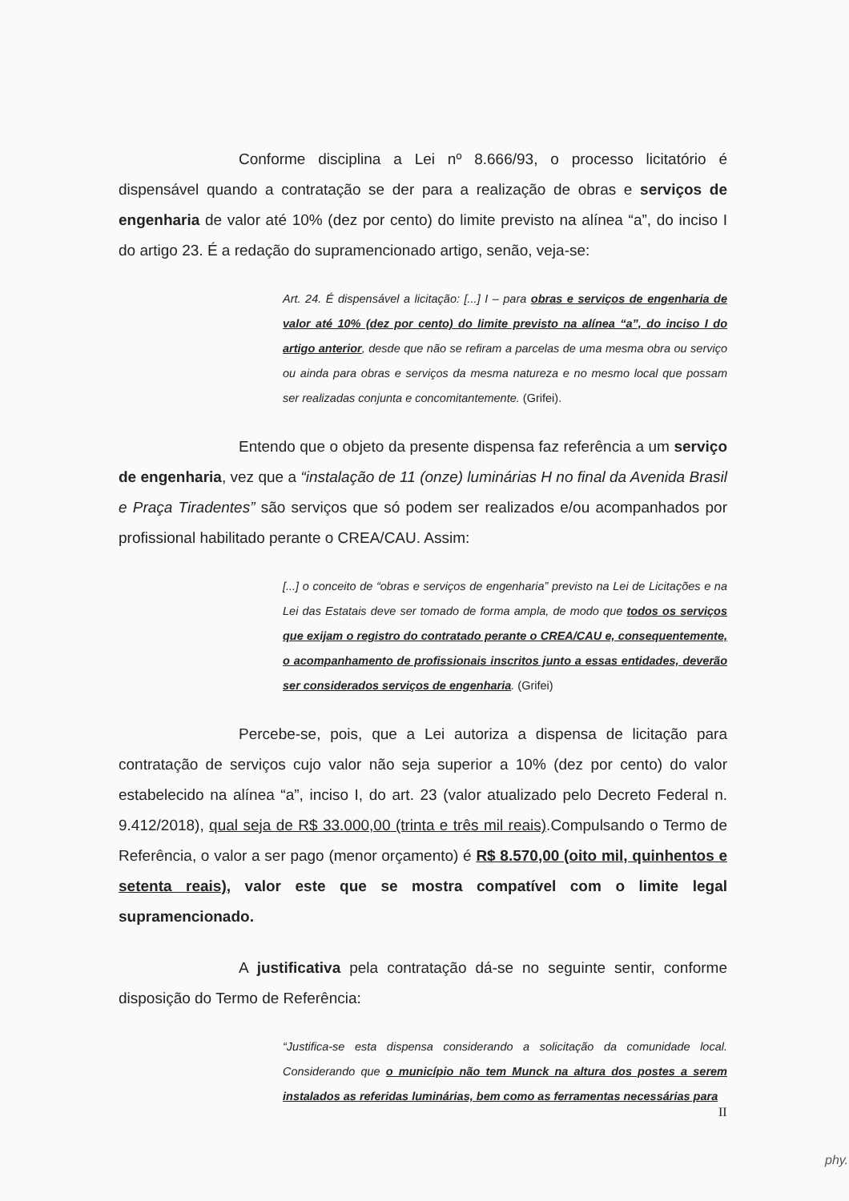Conforme disciplina a Lei nº 8.666/93, o processo licitatório é dispensável quando a contratação se der para a realização de obras e serviços de engenharia de valor até 10% (dez por cento) do limite previsto na alínea “a”, do inciso I do artigo 23. É a redação do supramencionado artigo, senão, veja-se:
Art. 24. É dispensável a licitação: [...] I – para obras e serviços de engenharia de valor até 10% (dez por cento) do limite previsto na alínea “a”, do inciso I do artigo anterior, desde que não se refiram a parcelas de uma mesma obra ou serviço ou ainda para obras e serviços da mesma natureza e no mesmo local que possam ser realizadas conjunta e concomitantemente. (Grifei).
Entendo que o objeto da presente dispensa faz referência a um serviço de engenharia, vez que a “instalação de 11 (onze) luminárias H no final da Avenida Brasil e Praça Tiradentes” são serviços que só podem ser realizados e/ou acompanhados por profissional habilitado perante o CREA/CAU. Assim:
[...] o conceito de “obras e serviços de engenharia” previsto na Lei de Licitações e na Lei das Estatais deve ser tomado de forma ampla, de modo que todos os serviços que exijam o registro do contratado perante o CREA/CAU e, consequentemente, o acompanhamento de profissionais inscritos junto a essas entidades, deverão ser considerados serviços de engenharia. (Grifei)
Percebe-se, pois, que a Lei autoriza a dispensa de licitação para contratação de serviços cujo valor não seja superior a 10% (dez por cento) do valor estabelecido na alínea “a”, inciso I, do art. 23 (valor atualizado pelo Decreto Federal n. 9.412/2018), qual seja de R$ 33.000,00 (trinta e três mil reais).Compulsando o Termo de Referência, o valor a ser pago (menor orçamento) é R$ 8.570,00 (oito mil, quinhentos e setenta reais), valor este que se mostra compatível com o limite legal supramencionado.
A justificativa pela contratação dá-se no seguinte sentir, conforme disposição do Termo de Referência:
“Justifica-se esta dispensa considerando a solicitação da comunidade local. Considerando que o município não tem Munck na altura dos postes a serem instalados as referidas luminárias, bem como as ferramentas necessárias para
II
phy.